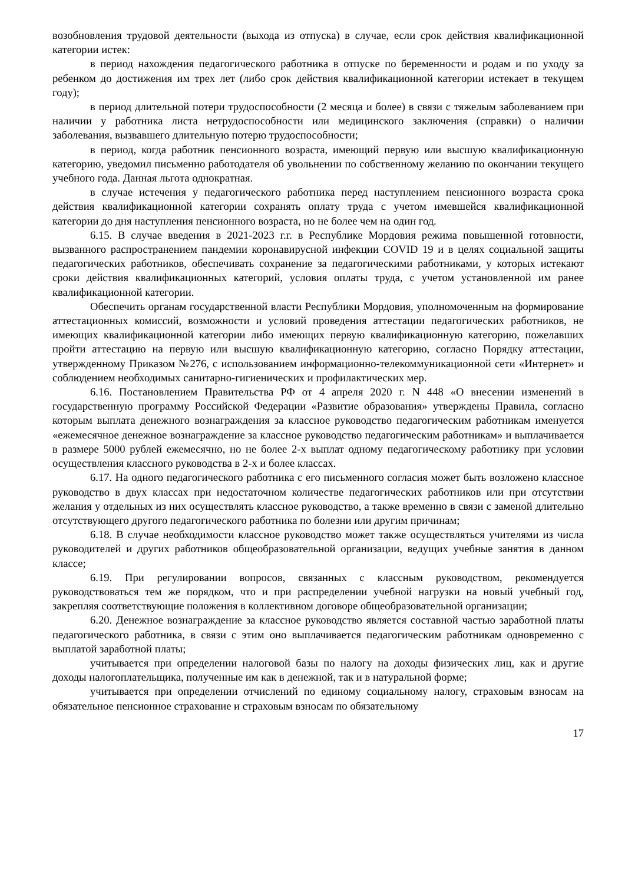возобновления трудовой деятельности (выхода из отпуска) в случае, если срок действия квалификационной категории истек:
в период нахождения педагогического работника в отпуске по беременности и родам и по уходу за ребенком до достижения им трех лет (либо срок действия квалификационной категории истекает в текущем году);
в период длительной потери трудоспособности (2 месяца и более) в связи с тяжелым заболеванием при наличии у работника листа нетрудоспособности или медицинского заключения (справки) о наличии заболевания, вызвавшего длительную потерю трудоспособности;
в период, когда работник пенсионного возраста, имеющий первую или высшую квалификационную категорию, уведомил письменно работодателя об увольнении по собственному желанию по окончании текущего учебного года. Данная льгота однократная.
в случае истечения у педагогического работника перед наступлением пенсионного возраста срока действия квалификационной категории сохранять оплату труда с учетом имевшейся квалификационной категории до дня наступления пенсионного возраста, но не более чем на один год.
6.15. В случае введения в 2021-2023 г.г. в Республике Мордовия режима повышенной готовности, вызванного распространением пандемии коронавирусной инфекции COVID 19 и в целях социальной защиты педагогических работников, обеспечивать сохранение за педагогическими работниками, у которых истекают сроки действия квалификационных категорий, условия оплаты труда, с учетом установленной им ранее квалификационной категории.
Обеспечить органам государственной власти Республики Мордовия, уполномоченным на формирование аттестационных комиссий, возможности и условий проведения аттестации педагогических работников, не имеющих квалификационной категории либо имеющих первую квалификационную категорию, пожелавших пройти аттестацию на первую или высшую квалификационную категорию, согласно Порядку аттестации, утвержденному Приказом №276, с использованием информационно-телекоммуникационной сети «Интернет» и соблюдением необходимых санитарно-гигиенических и профилактических мер.
6.16. Постановлением Правительства РФ от 4 апреля 2020 г. N 448 «О внесении изменений в государственную программу Российской Федерации «Развитие образования» утверждены Правила, согласно которым выплата денежного вознаграждения за классное руководство педагогическим работникам именуется «ежемесячное денежное вознаграждение за классное руководство педагогическим работникам» и выплачивается в размере 5000 рублей ежемесячно, но не более 2-х выплат одному педагогическому работнику при условии осуществления классного руководства в 2-х и более классах.
6.17. На одного педагогического работника с его письменного согласия может быть возложено классное руководство в двух классах при недостаточном количестве педагогических работников или при отсутствии желания у отдельных из них осуществлять классное руководство, а также временно в связи с заменой длительно отсутствующего другого педагогического работника по болезни или другим причинам;
6.18. В случае необходимости классное руководство может также осуществляться учителями из числа руководителей и других работников общеобразовательной организации, ведущих учебные занятия в данном классе;
6.19. При регулировании вопросов, связанных с классным руководством, рекомендуется руководствоваться тем же порядком, что и при распределении учебной нагрузки на новый учебный год, закрепляя соответствующие положения в коллективном договоре общеобразовательной организации;
6.20. Денежное вознаграждение за классное руководство является составной частью заработной платы педагогического работника, в связи с этим оно выплачивается педагогическим работникам одновременно с выплатой заработной платы;
учитывается при определении налоговой базы по налогу на доходы физических лиц, как и другие доходы налогоплательщика, полученные им как в денежной, так и в натуральной форме;
учитывается при определении отчислений по единому социальному налогу, страховым взносам на обязательное пенсионное страхование и страховым взносам по обязательному
17